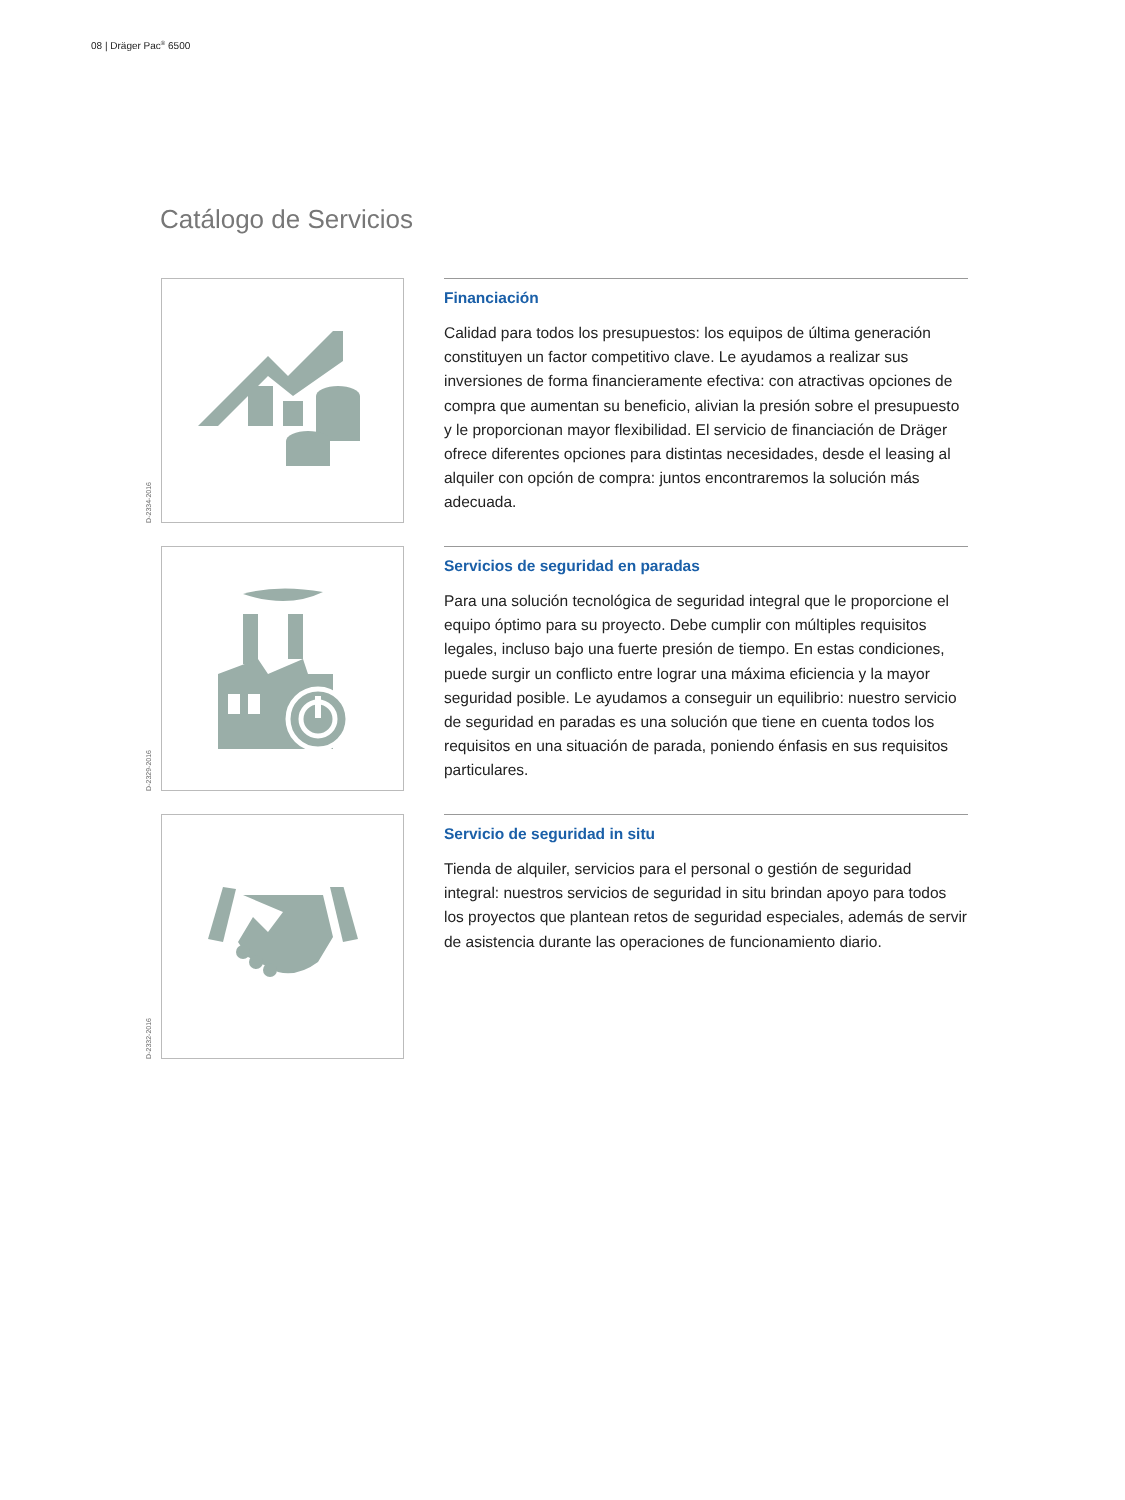08 | Dräger Pac<sup>®</sup> 6500
Catálogo de Servicios
D-2334-2016
Financiación
Calidad para todos los presupuestos: los equipos de última generación constituyen un factor competitivo clave. Le ayudamos a realizar sus inversiones de forma financieramente efectiva: con atractivas opciones de compra que aumentan su beneficio, alivian la presión sobre el presupuesto y le proporcionan mayor flexibilidad. El servicio de financiación de Dräger ofrece diferentes opciones para distintas necesidades, desde el leasing al alquiler con opción de compra: juntos encontraremos la solución más adecuada.
D-2329-2016
Servicios de seguridad en paradas
Para una solución tecnológica de seguridad integral que le proporcione el equipo óptimo para su proyecto. Debe cumplir con múltiples requisitos legales, incluso bajo una fuerte presión de tiempo. En estas condiciones, puede surgir un conflicto entre lograr una máxima eficiencia y la mayor seguridad posible. Le ayudamos a conseguir un equilibrio: nuestro servicio de seguridad en paradas es una solución que tiene en cuenta todos los requisitos en una situación de parada, poniendo énfasis en sus requisitos particulares.
D-2332-2016
Servicio de seguridad in situ
Tienda de alquiler, servicios para el personal o gestión de seguridad integral: nuestros servicios de seguridad in situ brindan apoyo para todos los proyectos que plantean retos de seguridad especiales, además de servir de asistencia durante las operaciones de funcionamiento diario.